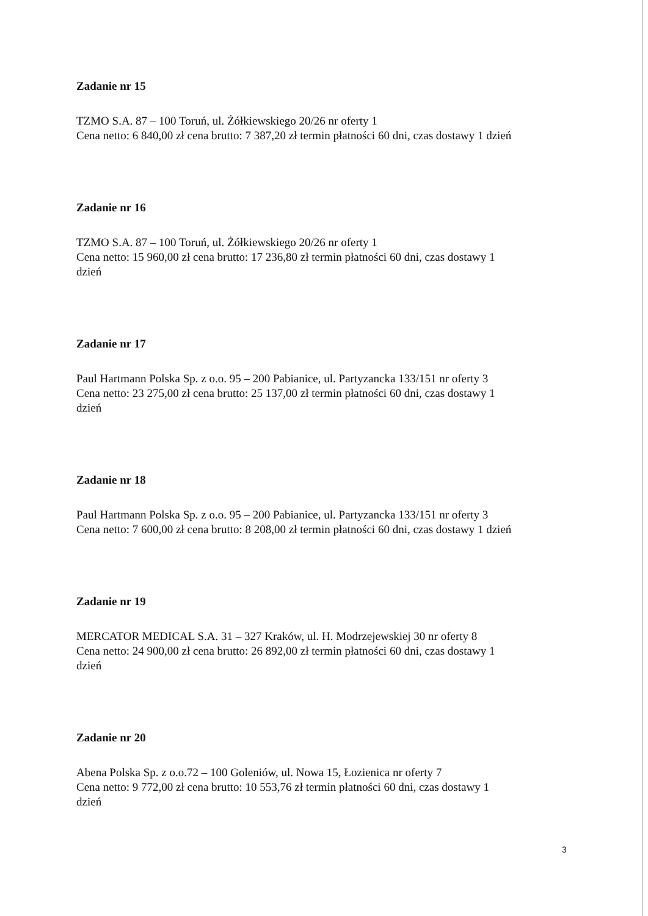Zadanie nr 15
TZMO S.A. 87 – 100 Toruń, ul. Żółkiewskiego 20/26 nr oferty 1
Cena netto: 6 840,00 zł cena brutto: 7 387,20 zł termin płatności 60 dni, czas dostawy 1 dzień
Zadanie nr 16
TZMO S.A. 87 – 100 Toruń, ul. Żółkiewskiego 20/26 nr oferty 1
Cena netto: 15 960,00 zł cena brutto: 17 236,80 zł termin płatności 60 dni, czas dostawy 1
dzień
Zadanie nr 17
Paul Hartmann Polska Sp. z o.o. 95 – 200 Pabianice, ul. Partyzancka 133/151 nr oferty 3
Cena netto: 23 275,00 zł cena brutto: 25 137,00 zł termin płatności 60 dni, czas dostawy 1
dzień
Zadanie nr 18
Paul Hartmann Polska Sp. z o.o. 95 – 200 Pabianice, ul. Partyzancka 133/151 nr oferty 3
Cena netto: 7 600,00 zł cena brutto: 8 208,00 zł termin płatności 60 dni, czas dostawy 1 dzień
Zadanie nr 19
MERCATOR MEDICAL S.A. 31 – 327 Kraków, ul. H. Modrzejewskiej 30 nr oferty 8
Cena netto: 24 900,00 zł cena brutto: 26 892,00 zł termin płatności 60 dni, czas dostawy 1
dzień
Zadanie nr 20
Abena Polska Sp. z o.o.72 – 100 Goleniów, ul. Nowa 15, Łozienica nr oferty 7
Cena netto: 9 772,00 zł cena brutto: 10 553,76 zł termin płatności 60 dni, czas dostawy 1
dzień
3